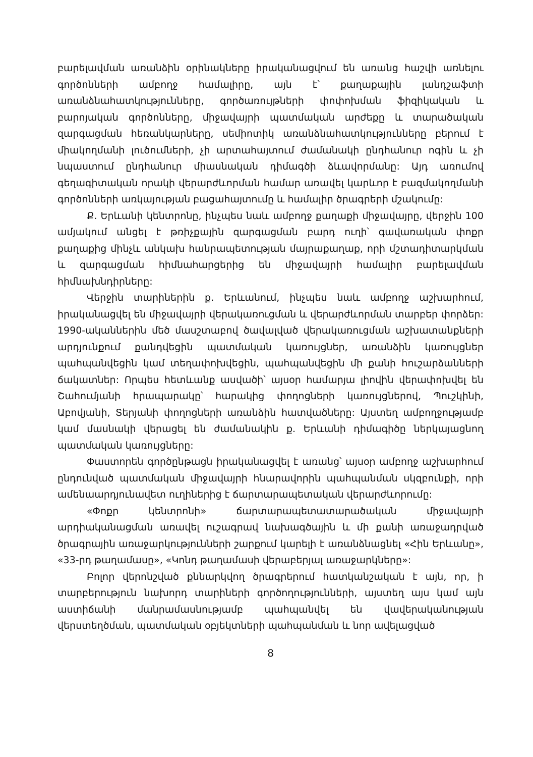բարելավման առանձին օրինակները իրականացվում են առանց հաշվի առնելու գործոնների ամբողջ համալիրը, այն է՝ քաղաքային լանդշաֆտի առանձնահատկությունները, գործառույթների փոփոխման ֆիզիկական և բարոյական գործոնները, միջավայրի պատմական արժեքը և տարածական զարգացման հեռանկարները, սեմիոտիկ առանձնահատկությունները բերում է միակողմանի լուծումների, չի արտահայտում ժամանակի ընդհանուր ոգին և չի նպաստում ընդհանուր միասնական դիմագծի ձևավորմանը: Այդ առումով գեղագիտական որակի վերարժևորման համար առավել կարևոր է բազմակողմանի գործոնների առկայության բացահայտումը և համալիր ծրագրերի մշակումը:
Ք. Երևանի կենտրոնը, ինչպես նաև ամբողջ քաղաքի միջավայրը, վերջին 100 ամյակում անցել է թռիչքային զարգացման բարդ ուղի՝ գավառական փոքր քաղաքից մինչև անկախ հանրապետության մայրաքաղաք, որի մշտադիտարկման և զարգացման հիմնահարցերից են միջավայրի համալիր բարելավման հիմնախնդիրները:
Վերջին տարիներին ք. Երևանում, ինչպես նաև ամբողջ աշխարհում, իրականացվել են միջավայրի վերակառուցման և վերարժևորման տարբեր փորձեր: 1990-ականներին մեծ մասշտաբով ծավալված վերակառուցման աշխատանքների արդյունքում քանդվեցին պատմական կառույցներ, առանձին կառույցներ պահպանվեցին կամ տեղափոխվեցին, պահպանվեցին մի քանի հուշարձանների ճակատներ: Որպես հետևանք ասվածի՝ այսօր համարյա լիովին վերափոխվել են Շահումյանի հրապարակը՝ հարակից փողոցների կառույցներով, Պուշկինի, Աբովյանի, Տերյանի փողոցների առանձին հատվածները: Այստեղ ամբողջությամբ կամ մասնակի վերացել են ժամանակին ք. Երևանի դիմագիծը ներկայացնող պատմական կառույցները:
Փաստորեն գործընթացն իրականացվել է առանց՝ այսօր ամբողջ աշխարհում ընդունված պատմական միջավայրի հնարավորին պահպանման սկզբունքի, որի ամենաարդյունավետ ուղիներից է ճարտարապետական վերարժևորումը:
«Փոքր կենտրոնի» ճարտարապետատարածական միջավայրի արդիականացման առավել ուշագրավ նախագծային և մի քանի առաջադրված ծրագրային առաջարկությունների շարքում կարելի է առանձնացնել «Հին Երևանը», «33-րդ թաղամասը», «Կոնդ թաղամասի վերաբերյալ առաջարկները»:
Բոլոր վերոնշված քննարկվող ծրագրերում հատկանշական է այն, որ, ի տարբերություն նախորդ տարիների գործողությունների, այստեղ այս կամ այն աստիճանի մանրամասնությամբ պահպանվել են վավերականության վերստեղծման, պատմական օբյեկտների պահպանման և նոր ավելացված
8